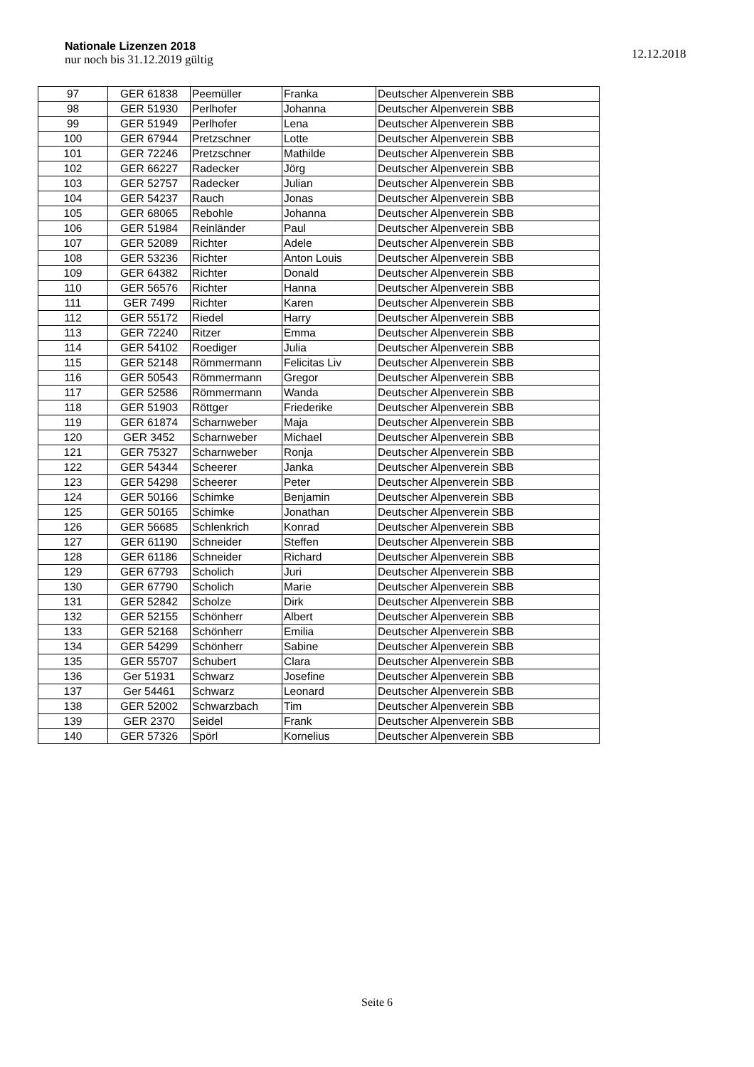Nationale Lizenzen 2018
nur noch bis 31.12.2019 gültig
12.12.2018
| 97 | GER 61838 | Peemüller | Franka | Deutscher Alpenverein SBB |
| 98 | GER 51930 | Perlhofer | Johanna | Deutscher Alpenverein SBB |
| 99 | GER 51949 | Perlhofer | Lena | Deutscher Alpenverein SBB |
| 100 | GER 67944 | Pretzschner | Lotte | Deutscher Alpenverein SBB |
| 101 | GER 72246 | Pretzschner | Mathilde | Deutscher Alpenverein SBB |
| 102 | GER 66227 | Radecker | Jörg | Deutscher Alpenverein SBB |
| 103 | GER 52757 | Radecker | Julian | Deutscher Alpenverein SBB |
| 104 | GER 54237 | Rauch | Jonas | Deutscher Alpenverein SBB |
| 105 | GER 68065 | Rebohle | Johanna | Deutscher Alpenverein SBB |
| 106 | GER 51984 | Reinländer | Paul | Deutscher Alpenverein SBB |
| 107 | GER 52089 | Richter | Adele | Deutscher Alpenverein SBB |
| 108 | GER 53236 | Richter | Anton Louis | Deutscher Alpenverein SBB |
| 109 | GER 64382 | Richter | Donald | Deutscher Alpenverein SBB |
| 110 | GER 56576 | Richter | Hanna | Deutscher Alpenverein SBB |
| 111 | GER 7499 | Richter | Karen | Deutscher Alpenverein SBB |
| 112 | GER 55172 | Riedel | Harry | Deutscher Alpenverein SBB |
| 113 | GER 72240 | Ritzer | Emma | Deutscher Alpenverein SBB |
| 114 | GER 54102 | Roediger | Julia | Deutscher Alpenverein SBB |
| 115 | GER 52148 | Römmermann | Felicitas Liv | Deutscher Alpenverein SBB |
| 116 | GER 50543 | Römmermann | Gregor | Deutscher Alpenverein SBB |
| 117 | GER 52586 | Römmermann | Wanda | Deutscher Alpenverein SBB |
| 118 | GER 51903 | Röttger | Friederike | Deutscher Alpenverein SBB |
| 119 | GER 61874 | Scharnweber | Maja | Deutscher Alpenverein SBB |
| 120 | GER 3452 | Scharnweber | Michael | Deutscher Alpenverein SBB |
| 121 | GER 75327 | Scharnweber | Ronja | Deutscher Alpenverein SBB |
| 122 | GER 54344 | Scheerer | Janka | Deutscher Alpenverein SBB |
| 123 | GER 54298 | Scheerer | Peter | Deutscher Alpenverein SBB |
| 124 | GER 50166 | Schimke | Benjamin | Deutscher Alpenverein SBB |
| 125 | GER 50165 | Schimke | Jonathan | Deutscher Alpenverein SBB |
| 126 | GER 56685 | Schlenkrich | Konrad | Deutscher Alpenverein SBB |
| 127 | GER 61190 | Schneider | Steffen | Deutscher Alpenverein SBB |
| 128 | GER 61186 | Schneider | Richard | Deutscher Alpenverein SBB |
| 129 | GER 67793 | Scholich | Juri | Deutscher Alpenverein SBB |
| 130 | GER 67790 | Scholich | Marie | Deutscher Alpenverein SBB |
| 131 | GER 52842 | Scholze | Dirk | Deutscher Alpenverein SBB |
| 132 | GER 52155 | Schönherr | Albert | Deutscher Alpenverein SBB |
| 133 | GER 52168 | Schönherr | Emilia | Deutscher Alpenverein SBB |
| 134 | GER 54299 | Schönherr | Sabine | Deutscher Alpenverein SBB |
| 135 | GER 55707 | Schubert | Clara | Deutscher Alpenverein SBB |
| 136 | Ger 51931 | Schwarz | Josefine | Deutscher Alpenverein SBB |
| 137 | Ger 54461 | Schwarz | Leonard | Deutscher Alpenverein SBB |
| 138 | GER 52002 | Schwarzbach | Tim | Deutscher Alpenverein SBB |
| 139 | GER 2370 | Seidel | Frank | Deutscher Alpenverein SBB |
| 140 | GER 57326 | Spörl | Kornelius | Deutscher Alpenverein SBB |
Seite 6